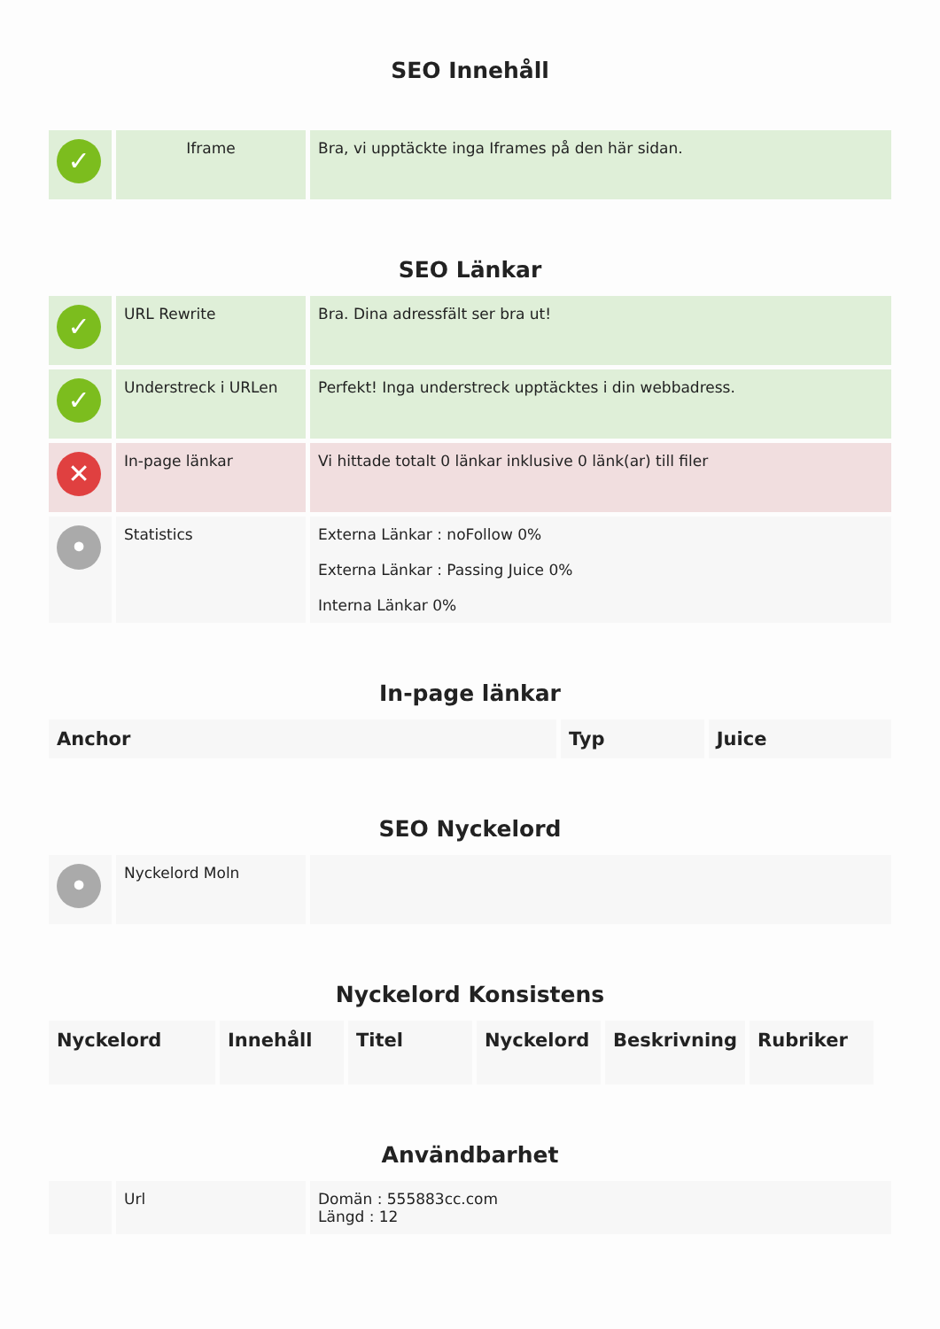SEO Innehåll
| ✓ | Iframe | Bra, vi upptäckte inga Iframes på den här sidan. |
SEO Länkar
| ✓ | URL Rewrite | Bra. Dina adressfält ser bra ut! |
| ✓ | Understreck i URLen | Perfekt! Inga understreck upptäcktes i din webbadress. |
| ✕ | In-page länkar | Vi hittade totalt 0 länkar inklusive 0 länk(ar) till filer |
| • | Statistics | Externa Länkar : noFollow 0% Externa Länkar : Passing Juice 0% Interna Länkar 0% |
In-page länkar
| Anchor | Typ | Juice |
| --- | --- | --- |
SEO Nyckelord
| • | Nyckelord Moln | |
Nyckelord Konsistens
| Nyckelord | Innehåll | Titel | Nyckelord | Beskrivning | Rubriker |
| --- | --- | --- | --- | --- | --- |
Användbarhet
| | Url | Domän : 555883cc.com Längd : 12 |